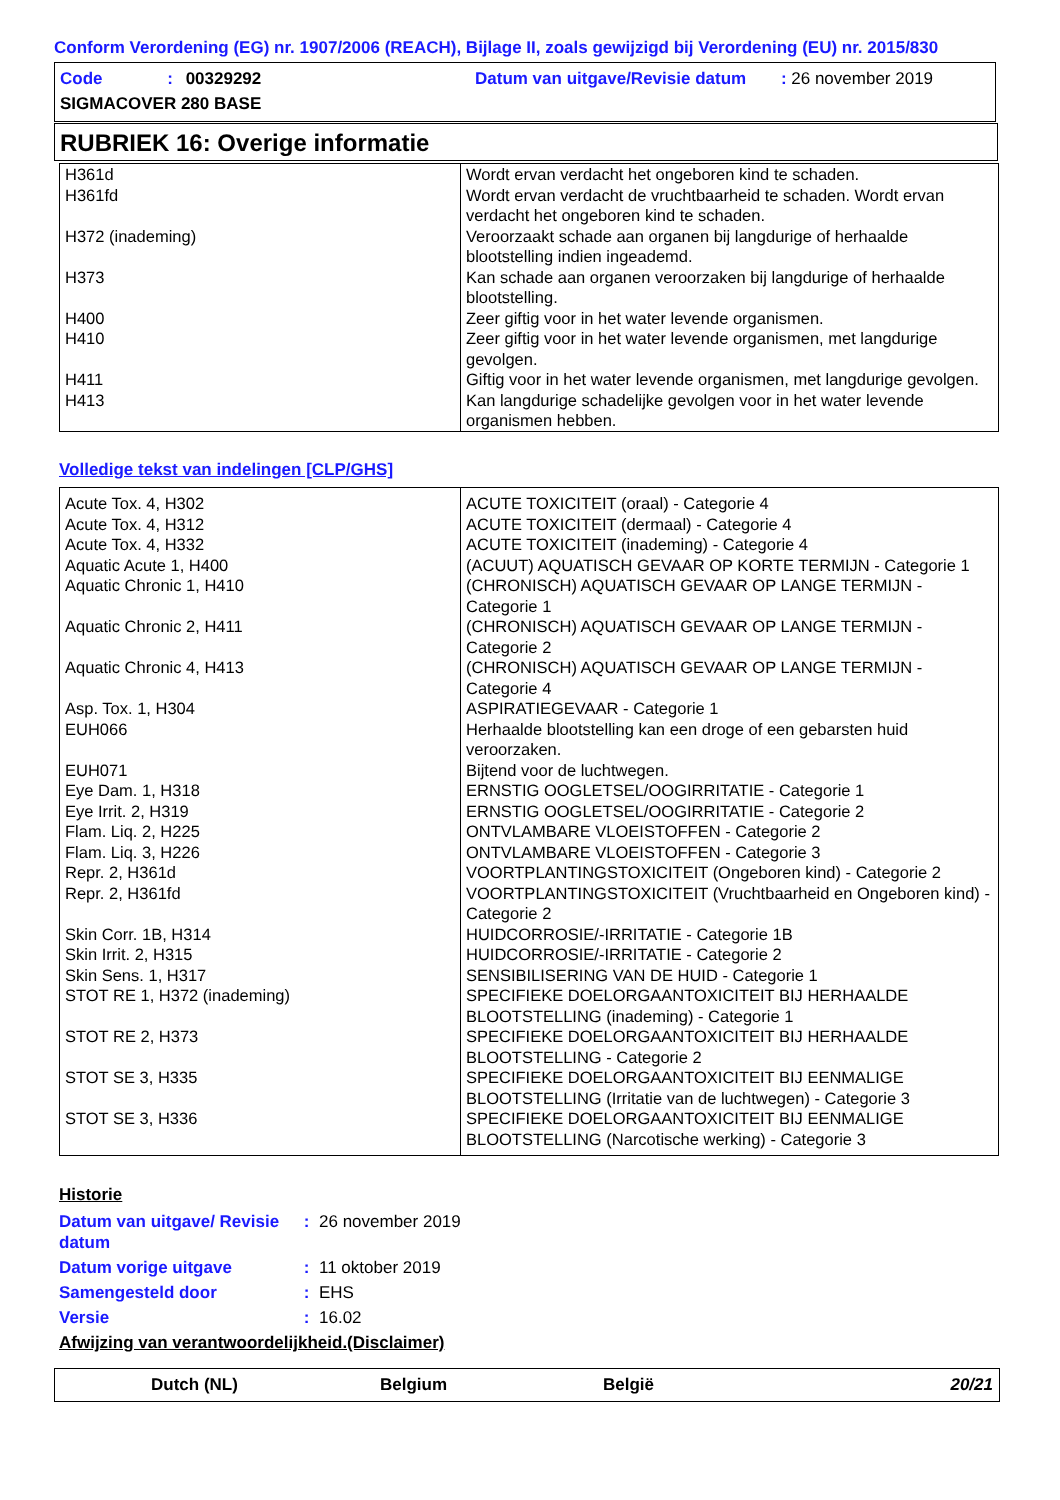Conform Verordening (EG) nr. 1907/2006 (REACH), Bijlage II, zoals gewijzigd bij Verordening (EU) nr. 2015/830
Code : 00329292
Datum van uitgave/Revisie datum : 26 november 2019
SIGMACOVER 280 BASE
RUBRIEK 16: Overige informatie
| H361d | Wordt ervan verdacht het ongeboren kind te schaden. |
| H361fd | Wordt ervan verdacht de vruchtbaarheid te schaden. Wordt ervan verdacht het ongeboren kind te schaden. |
| H372 (inademing) | Veroorzaakt schade aan organen bij langdurige of herhaalde blootstelling indien ingeademd. |
| H373 | Kan schade aan organen veroorzaken bij langdurige of herhaalde blootstelling. |
| H400 | Zeer giftig voor in het water levende organismen. |
| H410 | Zeer giftig voor in het water levende organismen, met langdurige gevolgen. |
| H411 | Giftig voor in het water levende organismen, met langdurige gevolgen. |
| H413 | Kan langdurige schadelijke gevolgen voor in het water levende organismen hebben. |
Volledige tekst van indelingen [CLP/GHS]
| Acute Tox. 4, H302 | ACUTE TOXICITEIT (oraal) - Categorie 4 |
| Acute Tox. 4, H312 | ACUTE TOXICITEIT (dermaal) - Categorie 4 |
| Acute Tox. 4, H332 | ACUTE TOXICITEIT (inademing) - Categorie 4 |
| Aquatic Acute 1, H400 | (ACUUT) AQUATISCH GEVAAR OP KORTE TERMIJN - Categorie 1 |
| Aquatic Chronic 1, H410 | (CHRONISCH) AQUATISCH GEVAAR OP LANGE TERMIJN - Categorie 1 |
| Aquatic Chronic 2, H411 | (CHRONISCH) AQUATISCH GEVAAR OP LANGE TERMIJN - Categorie 2 |
| Aquatic Chronic 4, H413 | (CHRONISCH) AQUATISCH GEVAAR OP LANGE TERMIJN - Categorie 4 |
| Asp. Tox. 1, H304 | ASPIRATIEGEVAAR - Categorie 1 |
| EUH066 | Herhaalde blootstelling kan een droge of een gebarsten huid veroorzaken. |
| EUH071 | Bijtend voor de luchtwegen. |
| Eye Dam. 1, H318 | ERNSTIG OOGLETSEL/OOGIRRITATIE - Categorie 1 |
| Eye Irrit. 2, H319 | ERNSTIG OOGLETSEL/OOGIRRITATIE - Categorie 2 |
| Flam. Liq. 2, H225 | ONTVLAMBARE VLOEISTOFFEN - Categorie 2 |
| Flam. Liq. 3, H226 | ONTVLAMBARE VLOEISTOFFEN - Categorie 3 |
| Repr. 2, H361d | VOORTPLANTINGSTOXICITEIT (Ongeboren kind) - Categorie 2 |
| Repr. 2, H361fd | VOORTPLANTINGSTOXICITEIT (Vruchtbaarheid en Ongeboren kind) - Categorie 2 |
| Skin Corr. 1B, H314 | HUIDCORROSIE/-IRRITATIE - Categorie 1B |
| Skin Irrit. 2, H315 | HUIDCORROSIE/-IRRITATIE - Categorie 2 |
| Skin Sens. 1, H317 | SENSIBILISERING VAN DE HUID - Categorie 1 |
| STOT RE 1, H372 (inademing) | SPECIFIEKE DOELORGAANTOXICITEIT BIJ HERHAALDE BLOOTSTELLING (inademing) - Categorie 1 |
| STOT RE 2, H373 | SPECIFIEKE DOELORGAANTOXICITEIT BIJ HERHAALDE BLOOTSTELLING - Categorie 2 |
| STOT SE 3, H335 | SPECIFIEKE DOELORGAANTOXICITEIT BIJ EENMALIGE BLOOTSTELLING (Irritatie van de luchtwegen) - Categorie 3 |
| STOT SE 3, H336 | SPECIFIEKE DOELORGAANTOXICITEIT BIJ EENMALIGE BLOOTSTELLING (Narcotische werking) - Categorie 3 |
Historie
| Datum van uitgave/ Revisie datum | : | 26 november 2019 |
| Datum vorige uitgave | : | 11 oktober 2019 |
| Samengesteld door | : | EHS |
| Versie | : | 16.02 |
Afwijzing van verantwoordelijkheid.(Disclaimer)
Dutch (NL) Belgium België 20/21